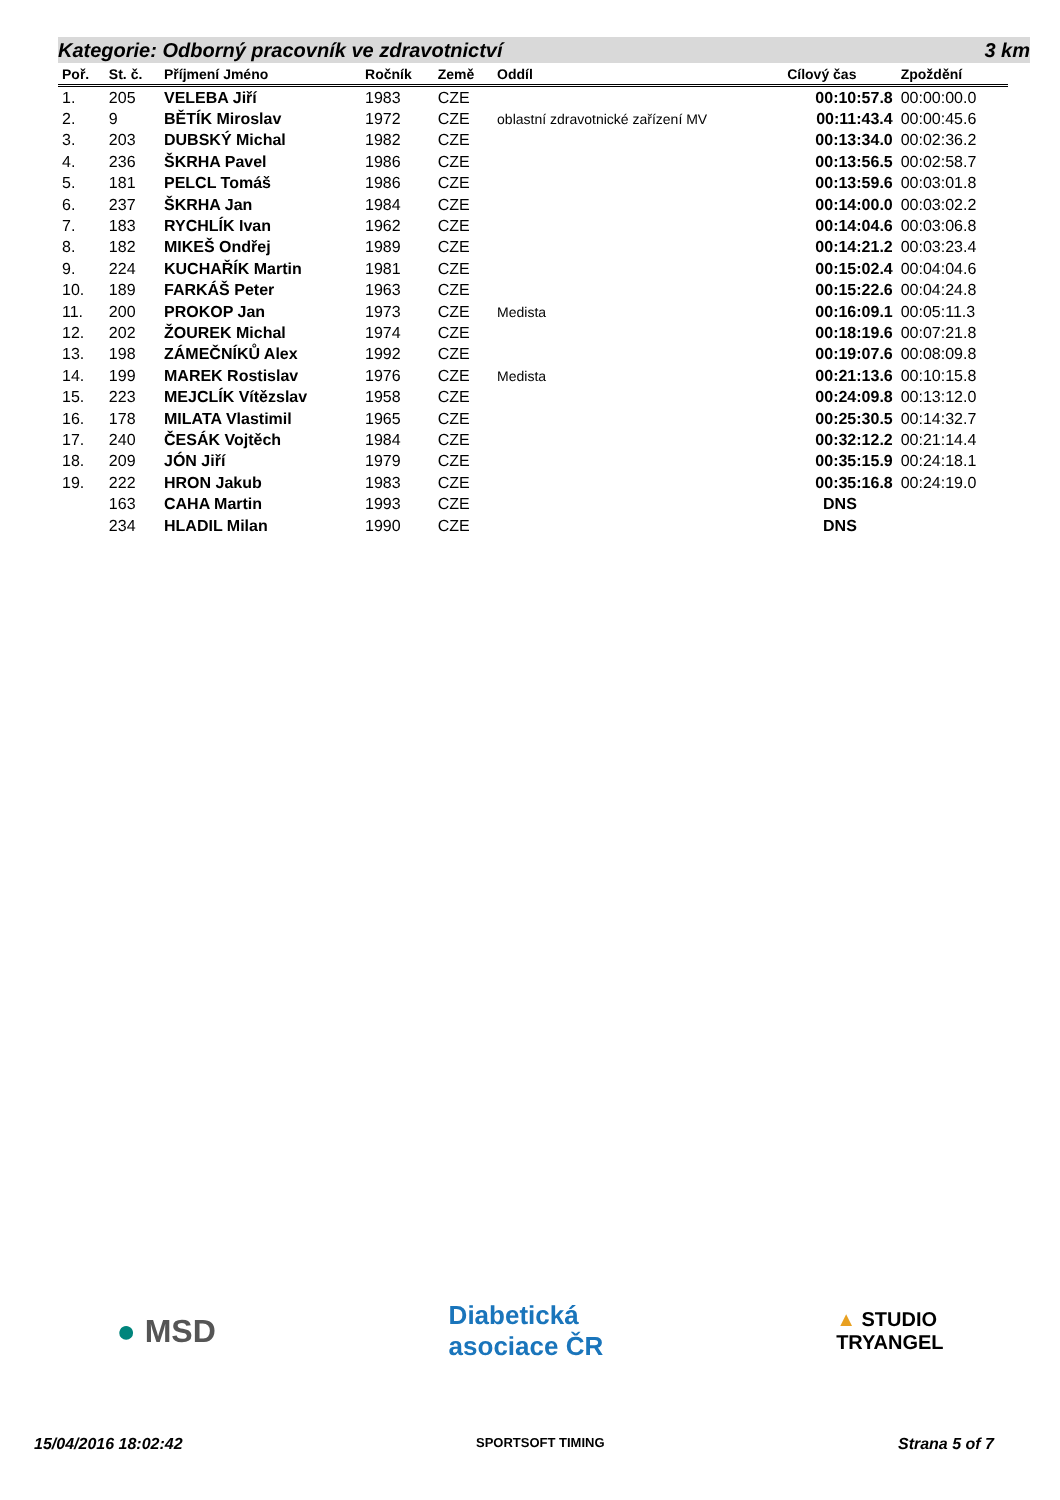Kategorie: Odborný pracovník ve zdravotnictví 3 km
| Poř. | St. č. | Příjmení Jméno | Ročník | Země | Oddíl | Cílový čas | Zpoždění |
| --- | --- | --- | --- | --- | --- | --- | --- |
| 1. | 205 | VELEBA Jiří | 1983 | CZE | | 00:10:57.8 | 00:00:00.0 |
| 2. | 9 | BĚTÍK Miroslav | 1972 | CZE | oblastní zdravotnické zařízení MV | 00:11:43.4 | 00:00:45.6 |
| 3. | 203 | DUBSKÝ Michal | 1982 | CZE | | 00:13:34.0 | 00:02:36.2 |
| 4. | 236 | ŠKRHA Pavel | 1986 | CZE | | 00:13:56.5 | 00:02:58.7 |
| 5. | 181 | PELCL Tomáš | 1986 | CZE | | 00:13:59.6 | 00:03:01.8 |
| 6. | 237 | ŠKRHA Jan | 1984 | CZE | | 00:14:00.0 | 00:03:02.2 |
| 7. | 183 | RYCHLÍK Ivan | 1962 | CZE | | 00:14:04.6 | 00:03:06.8 |
| 8. | 182 | MIKEŠ Ondřej | 1989 | CZE | | 00:14:21.2 | 00:03:23.4 |
| 9. | 224 | KUCHAŘÍK Martin | 1981 | CZE | | 00:15:02.4 | 00:04:04.6 |
| 10. | 189 | FARKÁŠ Peter | 1963 | CZE | | 00:15:22.6 | 00:04:24.8 |
| 11. | 200 | PROKOP Jan | 1973 | CZE | Medista | 00:16:09.1 | 00:05:11.3 |
| 12. | 202 | ŽOUREK Michal | 1974 | CZE | | 00:18:19.6 | 00:07:21.8 |
| 13. | 198 | ZÁMEČNÍKŮ Alex | 1992 | CZE | | 00:19:07.6 | 00:08:09.8 |
| 14. | 199 | MAREK Rostislav | 1976 | CZE | Medista | 00:21:13.6 | 00:10:15.8 |
| 15. | 223 | MEJCLÍK Vítězslav | 1958 | CZE | | 00:24:09.8 | 00:13:12.0 |
| 16. | 178 | MILATA Vlastimil | 1965 | CZE | | 00:25:30.5 | 00:14:32.7 |
| 17. | 240 | ČESÁK Vojtěch | 1984 | CZE | | 00:32:12.2 | 00:21:14.4 |
| 18. | 209 | JÓN Jiří | 1979 | CZE | | 00:35:15.9 | 00:24:18.1 |
| 19. | 222 | HRON Jakub | 1983 | CZE | | 00:35:16.8 | 00:24:19.0 |
| | 163 | CAHA Martin | 1993 | CZE | | DNS | |
| | 234 | HLADIL Milan | 1990 | CZE | | DNS | |
● MSD
Diabetická
asociace ČR
▲ STUDIO
TRYANGEL
15/04/2016 18:02:42 SPORTSOFT TIMING Strana 5 of 7